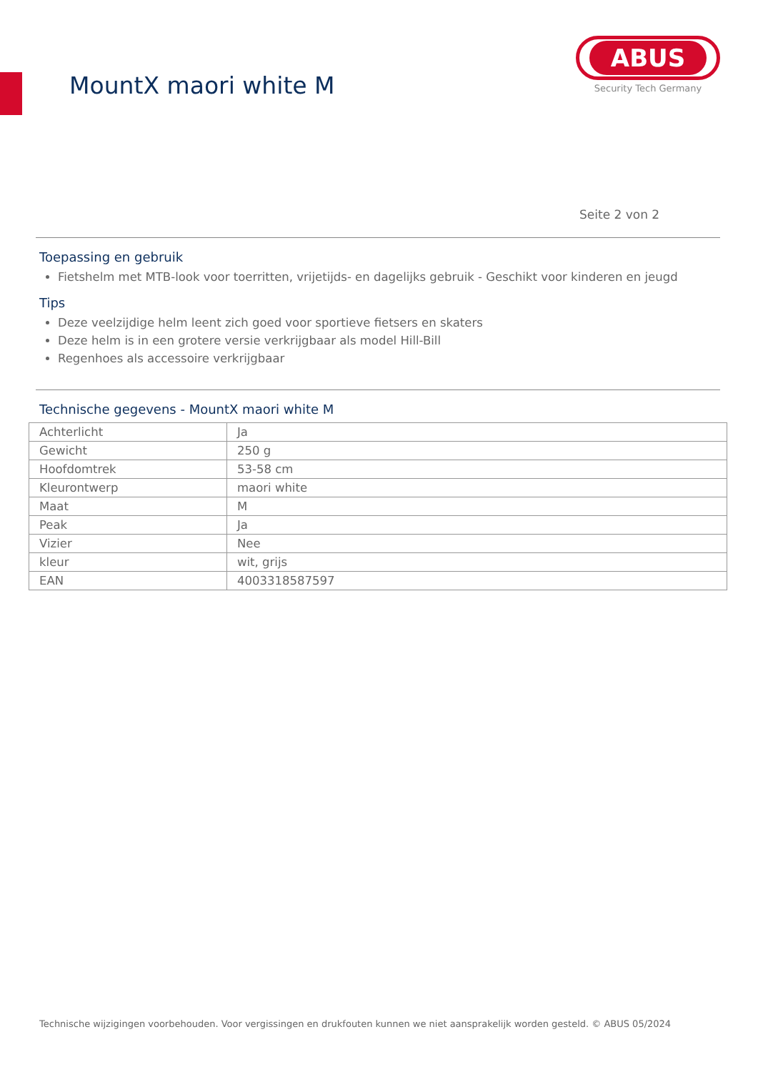MountX maori white M
ABUS
Security Tech Germany
Seite 2 von 2
Toepassing en gebruik
Fietshelm met MTB-look voor toerritten, vrijetijds- en dagelijks gebruik - Geschikt voor kinderen en jeugd
Tips
Deze veelzijdige helm leent zich goed voor sportieve fietsers en skaters
Deze helm is in een grotere versie verkrijgbaar als model Hill-Bill
Regenhoes als accessoire verkrijgbaar
Technische gegevens - MountX maori white M
| Achterlicht | Ja |
| Gewicht | 250 g |
| Hoofdomtrek | 53-58 cm |
| Kleurontwerp | maori white |
| Maat | M |
| Peak | Ja |
| Vizier | Nee |
| kleur | wit, grijs |
| EAN | 4003318587597 |
Technische wijzigingen voorbehouden. Voor vergissingen en drukfouten kunnen we niet aansprakelijk worden gesteld. © ABUS 05/2024